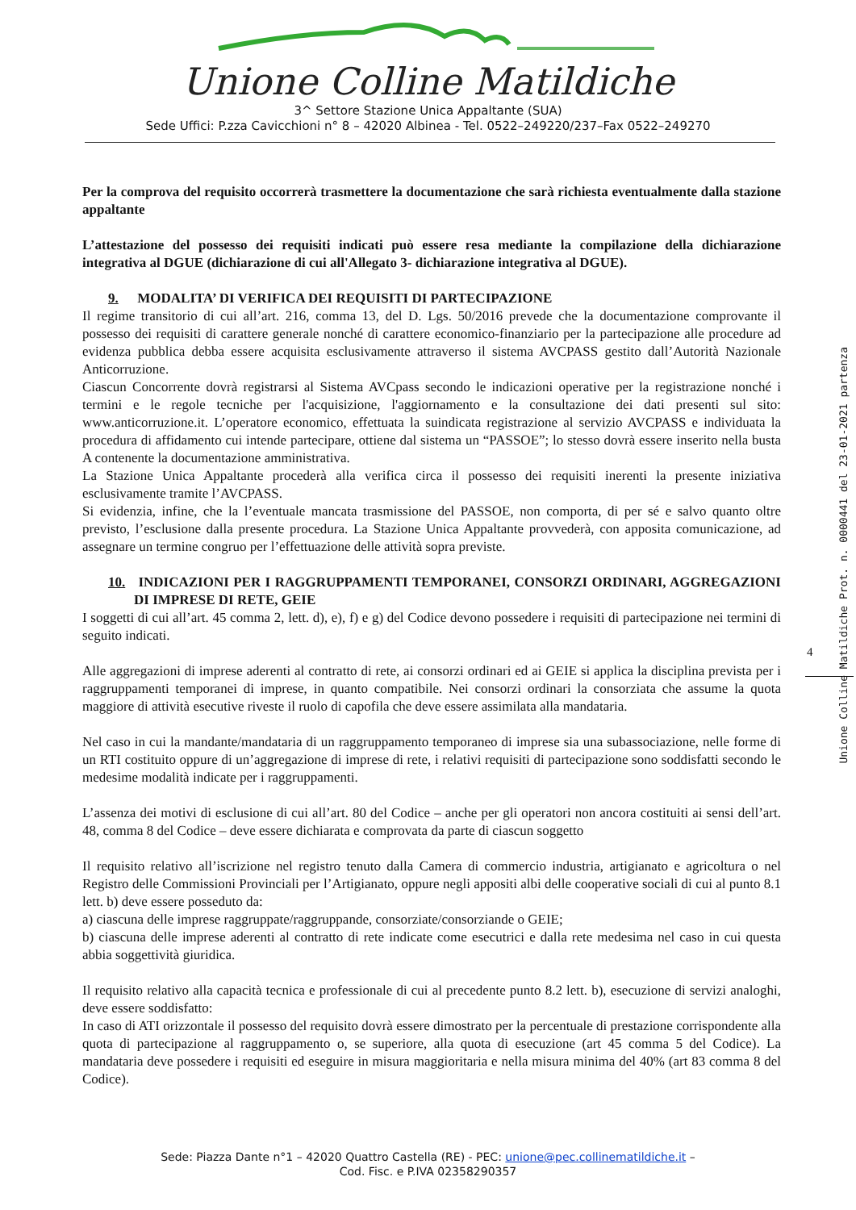Unione Colline Matildiche
3^ Settore Stazione Unica Appaltante (SUA)
Sede Uffici: P.zza Cavicchioni n° 8 – 42020 Albinea - Tel. 0522–249220/237–Fax 0522–249270
Per la comprova del requisito occorrerà trasmettere la documentazione che sarà richiesta eventualmente dalla stazione appaltante
L’attestazione del possesso dei requisiti indicati può essere resa mediante la compilazione della dichiarazione integrativa al DGUE (dichiarazione di cui all'Allegato 3- dichiarazione integrativa al DGUE).
9. MODALITA’ DI VERIFICA DEI REQUISITI DI PARTECIPAZIONE
Il regime transitorio di cui all’art. 216, comma 13, del D. Lgs. 50/2016 prevede che la documentazione comprovante il possesso dei requisiti di carattere generale nonché di carattere economico-finanziario per la partecipazione alle procedure ad evidenza pubblica debba essere acquisita esclusivamente attraverso il sistema AVCPASS gestito dall’Autorità Nazionale Anticorruzione.
Ciascun Concorrente dovrà registrarsi al Sistema AVCpass secondo le indicazioni operative per la registrazione nonché i termini e le regole tecniche per l'acquisizione, l'aggiornamento e la consultazione dei dati presenti sul sito: www.anticorruzione.it. L’operatore economico, effettuata la suindicata registrazione al servizio AVCPASS e individuata la procedura di affidamento cui intende partecipare, ottiene dal sistema un “PASSOE”; lo stesso dovrà essere inserito nella busta A contenente la documentazione amministrativa.
La Stazione Unica Appaltante procederà alla verifica circa il possesso dei requisiti inerenti la presente iniziativa esclusivamente tramite l’AVCPASS.
Si evidenzia, infine, che la l’eventuale mancata trasmissione del PASSOE, non comporta, di per sé e salvo quanto oltre previsto, l’esclusione dalla presente procedura. La Stazione Unica Appaltante provvederà, con apposita comunicazione, ad assegnare un termine congruo per l’effettuazione delle attività sopra previste.
10. INDICAZIONI PER I RAGGRUPPAMENTI TEMPORANEI, CONSORZI ORDINARI, AGGREGAZIONI DI IMPRESE DI RETE, GEIE
I soggetti di cui all’art. 45 comma 2, lett. d), e), f) e g) del Codice devono possedere i requisiti di partecipazione nei termini di seguito indicati.
Alle aggregazioni di imprese aderenti al contratto di rete, ai consorzi ordinari ed ai GEIE si applica la disciplina prevista per i raggruppamenti temporanei di imprese, in quanto compatibile. Nei consorzi ordinari la consorziata che assume la quota maggiore di attività esecutive riveste il ruolo di capofila che deve essere assimilata alla mandataria.
Nel caso in cui la mandante/mandataria di un raggruppamento temporaneo di imprese sia una subassociazione, nelle forme di un RTI costituito oppure di un’aggregazione di imprese di rete, i relativi requisiti di partecipazione sono soddisfatti secondo le medesime modalità indicate per i raggruppamenti.
L’assenza dei motivi di esclusione di cui all’art. 80 del Codice – anche per gli operatori non ancora costituiti ai sensi dell’art. 48, comma 8 del Codice – deve essere dichiarata e comprovata da parte di ciascun soggetto
Il requisito relativo all’iscrizione nel registro tenuto dalla Camera di commercio industria, artigianato e agricoltura o nel Registro delle Commissioni Provinciali per l’Artigianato, oppure negli appositi albi delle cooperative sociali di cui al punto 8.1 lett. b) deve essere posseduto da:
a) ciascuna delle imprese raggruppate/raggruppande, consorziate/consorziande o GEIE;
b) ciascuna delle imprese aderenti al contratto di rete indicate come esecutrici e dalla rete medesima nel caso in cui questa abbia soggettività giuridica.
Il requisito relativo alla capacità tecnica e professionale di cui al precedente punto 8.2 lett. b), esecuzione di servizi analoghi, deve essere soddisfatto:
In caso di ATI orizzontale il possesso del requisito dovrà essere dimostrato per la percentuale di prestazione corrispondente alla quota di partecipazione al raggruppamento o, se superiore, alla quota di esecuzione (art 45 comma 5 del Codice). La mandataria deve possedere i requisiti ed eseguire in misura maggioritaria e nella misura minima del 40% (art 83 comma 8 del Codice).
4
Unione Colline Matildiche Prot. n. 0000441 del 23-01-2021 partenza
Sede: Piazza Dante n°1 – 42020 Quattro Castella (RE) - PEC: unione@pec.collinematildiche.it –
Cod. Fisc. e P.IVA 02358290357